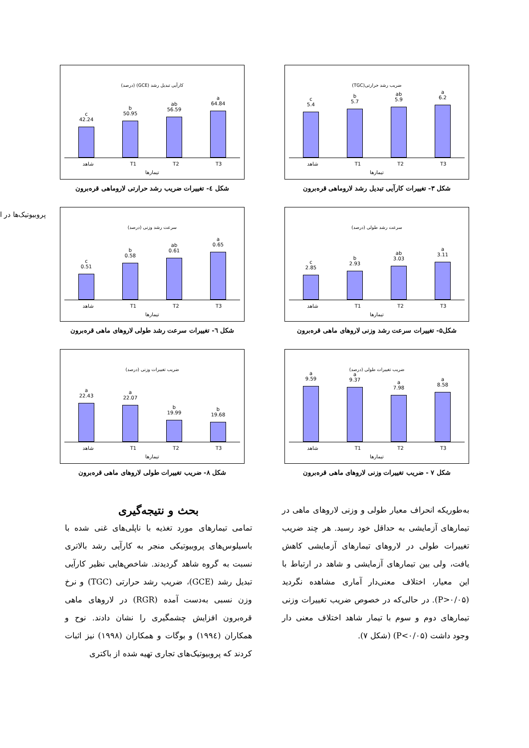ضریب رشد حرارتی(TGC)
c
5.4
b
5.7
ab
5.9
a
6.2
شاهد T1 T2 T3
تیمارها
شکل ۳- تغییرات کارآیی تبدیل رشد لاروماهی قره‌برون
کارآیی تبدیل رشد (GCE) (درصد)
c
42.24
b
50.95
ab
56.59
a
64.84
شاهد T1 T2 T3
تیمارها
شکل ٤- تغییرات ضریب رشد حرارتی لاروماهی قره‌برون
پروبیوتیک‌ها در ا
سرعت رشد طولی (درصد)
c
2.85
b
2.93
ab
3.03
a
3.11
شاهد T1 T2 T3
تیمارها
شکل۵- تغییرات سرعت رشد وزنی لاروهای ماهی قره‌برون
سرعت رشد وزنی (درصد)
c
0.51
b
0.58
ab
0.61
a
0.65
شاهد T1 T2 T3
تیمارها
شکل ٦- تغییرات سرعت رشد طولی لاروهای ماهی قره‌برون
ضریب تغییرات طولی (درصد)
a
9.59
a
9.37
a
7.98
a
8.58
شاهد T1 T2 T3
تیمارها
شکل ۷ - ضریب تغییرات وزنی لاروهای ماهی قره‌برون
ضریب تغییرات وزنی (درصد)
a
22.43
a
22.07
b
19.99
b
19.68
شاهد T1 T2 T3
تیمارها
شکل ۸- ضریب تغییرات طولی لاروهای ماهی قره‌برون
به‌طوریکه انحراف معیار طولی و وزنی لاروهای ماهی در تیمارهای آزمایشی به حداقل خود رسید. هر چند ضریب تغییرات طولی در لاروهای تیمارهای آزمایشی کاهش یافت، ولی بین تیمارهای آزمایشی و شاهد در ارتباط با این معیار، اختلاف معنی‌دار آماری مشاهده نگردید (P>۰/۰۵). در حالی‌که در خصوص ضریب تغییرات وزنی تیمارهای دوم و سوم با تیمار شاهد اختلاف معنی دار وجود داشت (P<۰/۰۵) (شکل ۷).
بحث و نتیجه‌گیری
تمامی تیمارهای مورد تغذیه با ناپلی‌های غنی شده با باسیلوس‌های پروبیوتیکی منجر به کارآیی رشد بالاتری نسبت به گروه شاهد گردیدند. شاخص‌هایی نظیر کارآیی تبدیل رشد (GCE)، ضریب رشد حرارتی (TGC) و نرخ وزن نسبی به‌دست آمده (RGR) در لاروهای ماهی قره‌برون افزایش چشمگیری را نشان دادند. نوح و همکاران (۱۹۹٤) و بوگات و همکاران (۱۹۹۸) نیز اثبات کردند که پروبیوتیک‌های تجاری تهیه شده از باکتری